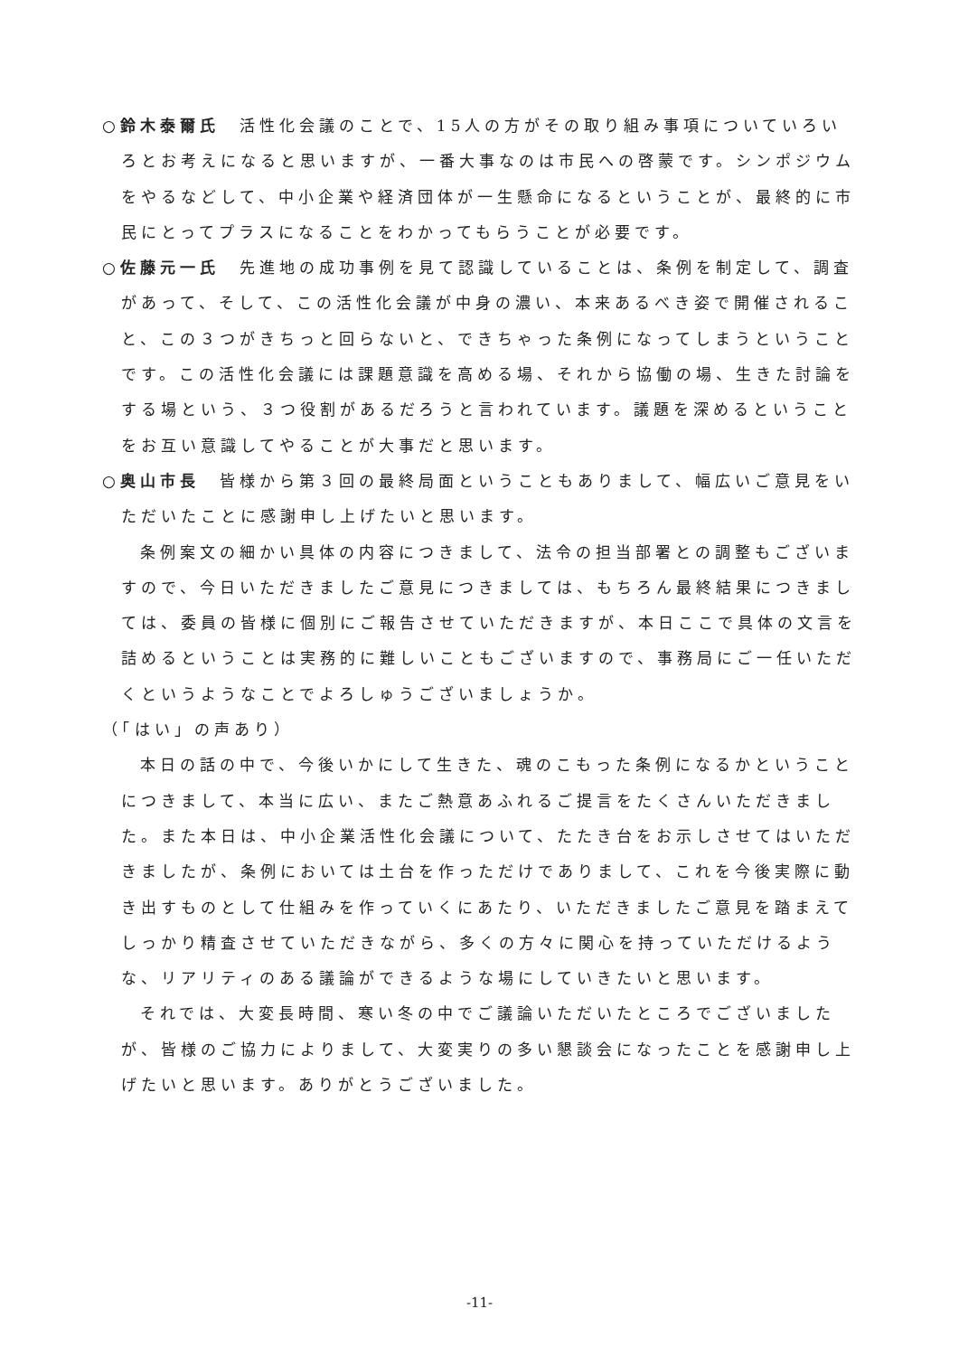○鈴木泰爾氏　活性化会議のことで、15人の方がその取り組み事項についていろいろとお考えになると思いますが、一番大事なのは市民への啓蒙です。シンポジウムをやるなどして、中小企業や経済団体が一生懸命になるということが、最終的に市民にとってプラスになることをわかってもらうことが必要です。
○佐藤元一氏　先進地の成功事例を見て認識していることは、条例を制定して、調査があって、そして、この活性化会議が中身の濃い、本来あるべき姿で開催されること、この３つがきちっと回らないと、できちゃった条例になってしまうということです。この活性化会議には課題意識を高める場、それから協働の場、生きた討論をする場という、３つ役割があるだろうと言われています。議題を深めるということをお互い意識してやることが大事だと思います。
○奥山市長　皆様から第３回の最終局面ということもありまして、幅広いご意見をいただいたことに感謝申し上げたいと思います。
条例案文の細かい具体の内容につきまして、法令の担当部署との調整もございますので、今日いただきましたご意見につきましては、もちろん最終結果につきましては、委員の皆様に個別にご報告させていただきますが、本日ここで具体の文言を詰めるということは実務的に難しいこともございますので、事務局にご一任いただくというようなことでよろしゅうございましょうか。
（「はい」の声あり）
本日の話の中で、今後いかにして生きた、魂のこもった条例になるかということにつきまして、本当に広い、またご熱意あふれるご提言をたくさんいただきました。また本日は、中小企業活性化会議について、たたき台をお示しさせてはいただきましたが、条例においては土台を作っただけでありまして、これを今後実際に動き出すものとして仕組みを作っていくにあたり、いただきましたご意見を踏まえてしっかり精査させていただきながら、多くの方々に関心を持っていただけるような、リアリティのある議論ができるような場にしていきたいと思います。
それでは、大変長時間、寒い冬の中でご議論いただいたところでございましたが、皆様のご協力によりまして、大変実りの多い懇談会になったことを感謝申し上げたいと思います。ありがとうございました。
-11-